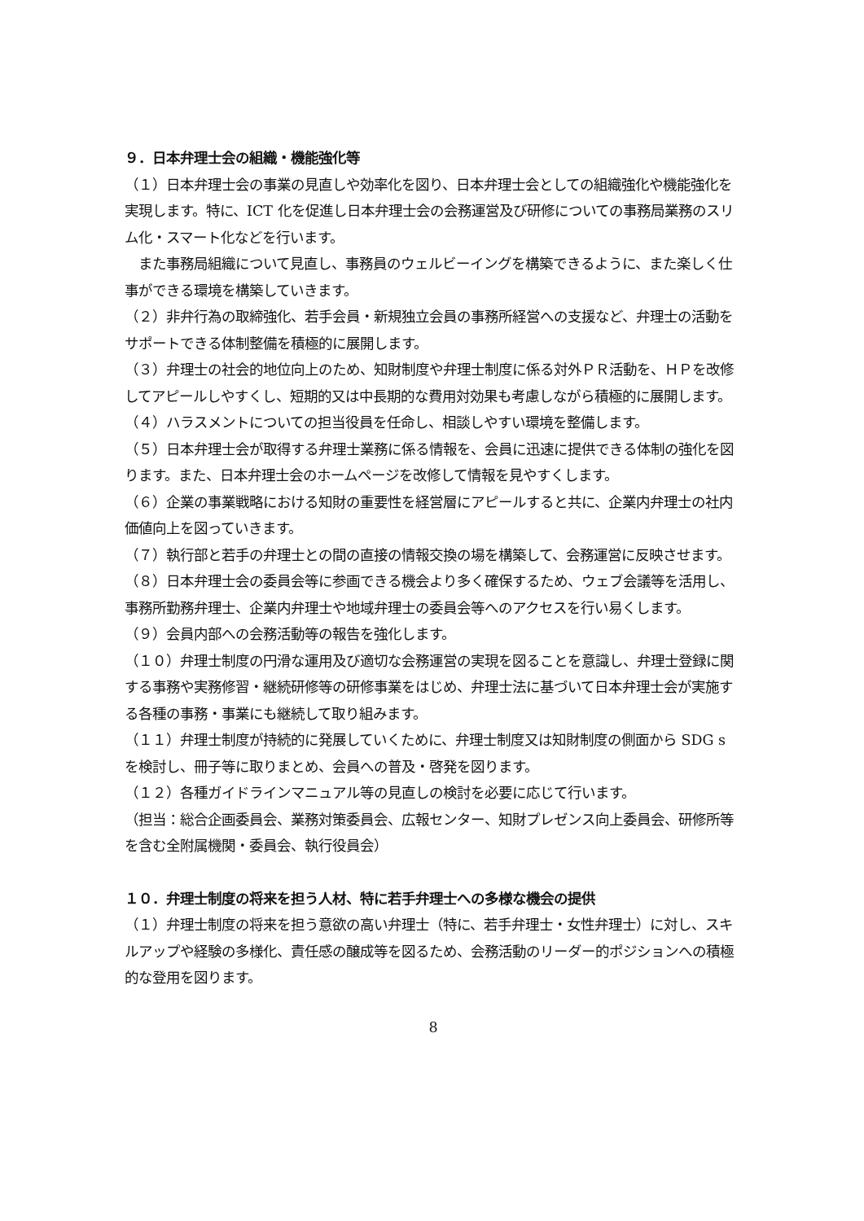９．日本弁理士会の組織・機能強化等
（１）日本弁理士会の事業の見直しや効率化を図り、日本弁理士会としての組織強化や機能強化を実現します。特に、ICT 化を促進し日本弁理士会の会務運営及び研修についての事務局業務のスリム化・スマート化などを行います。
　また事務局組織について見直し、事務員のウェルビーイングを構築できるように、また楽しく仕事ができる環境を構築していきます。
（２）非弁行為の取締強化、若手会員・新規独立会員の事務所経営への支援など、弁理士の活動をサポートできる体制整備を積極的に展開します。
（３）弁理士の社会的地位向上のため、知財制度や弁理士制度に係る対外ＰＲ活動を、ＨＰを改修してアピールしやすくし、短期的又は中長期的な費用対効果も考慮しながら積極的に展開します。
（４）ハラスメントについての担当役員を任命し、相談しやすい環境を整備します。
（５）日本弁理士会が取得する弁理士業務に係る情報を、会員に迅速に提供できる体制の強化を図ります。また、日本弁理士会のホームページを改修して情報を見やすくします。
（６）企業の事業戦略における知財の重要性を経営層にアピールすると共に、企業内弁理士の社内価値向上を図っていきます。
（７）執行部と若手の弁理士との間の直接の情報交換の場を構築して、会務運営に反映させます。
（８）日本弁理士会の委員会等に参画できる機会より多く確保するため、ウェブ会議等を活用し、事務所勤務弁理士、企業内弁理士や地域弁理士の委員会等へのアクセスを行い易くします。
（９）会員内部への会務活動等の報告を強化します。
（１０）弁理士制度の円滑な運用及び適切な会務運営の実現を図ることを意識し、弁理士登録に関する事務や実務修習・継続研修等の研修事業をはじめ、弁理士法に基づいて日本弁理士会が実施する各種の事務・事業にも継続して取り組みます。
（１１）弁理士制度が持続的に発展していくために、弁理士制度又は知財制度の側面から SDG s を検討し、冊子等に取りまとめ、会員への普及・啓発を図ります。
（１２）各種ガイドラインマニュアル等の見直しの検討を必要に応じて行います。
（担当：総合企画委員会、業務対策委員会、広報センター、知財プレゼンス向上委員会、研修所等を含む全附属機関・委員会、執行役員会）
１０．弁理士制度の将来を担う人材、特に若手弁理士への多様な機会の提供
（１）弁理士制度の将来を担う意欲の高い弁理士（特に、若手弁理士・女性弁理士）に対し、スキルアップや経験の多様化、責任感の醸成等を図るため、会務活動のリーダー的ポジションへの積極的な登用を図ります。
8